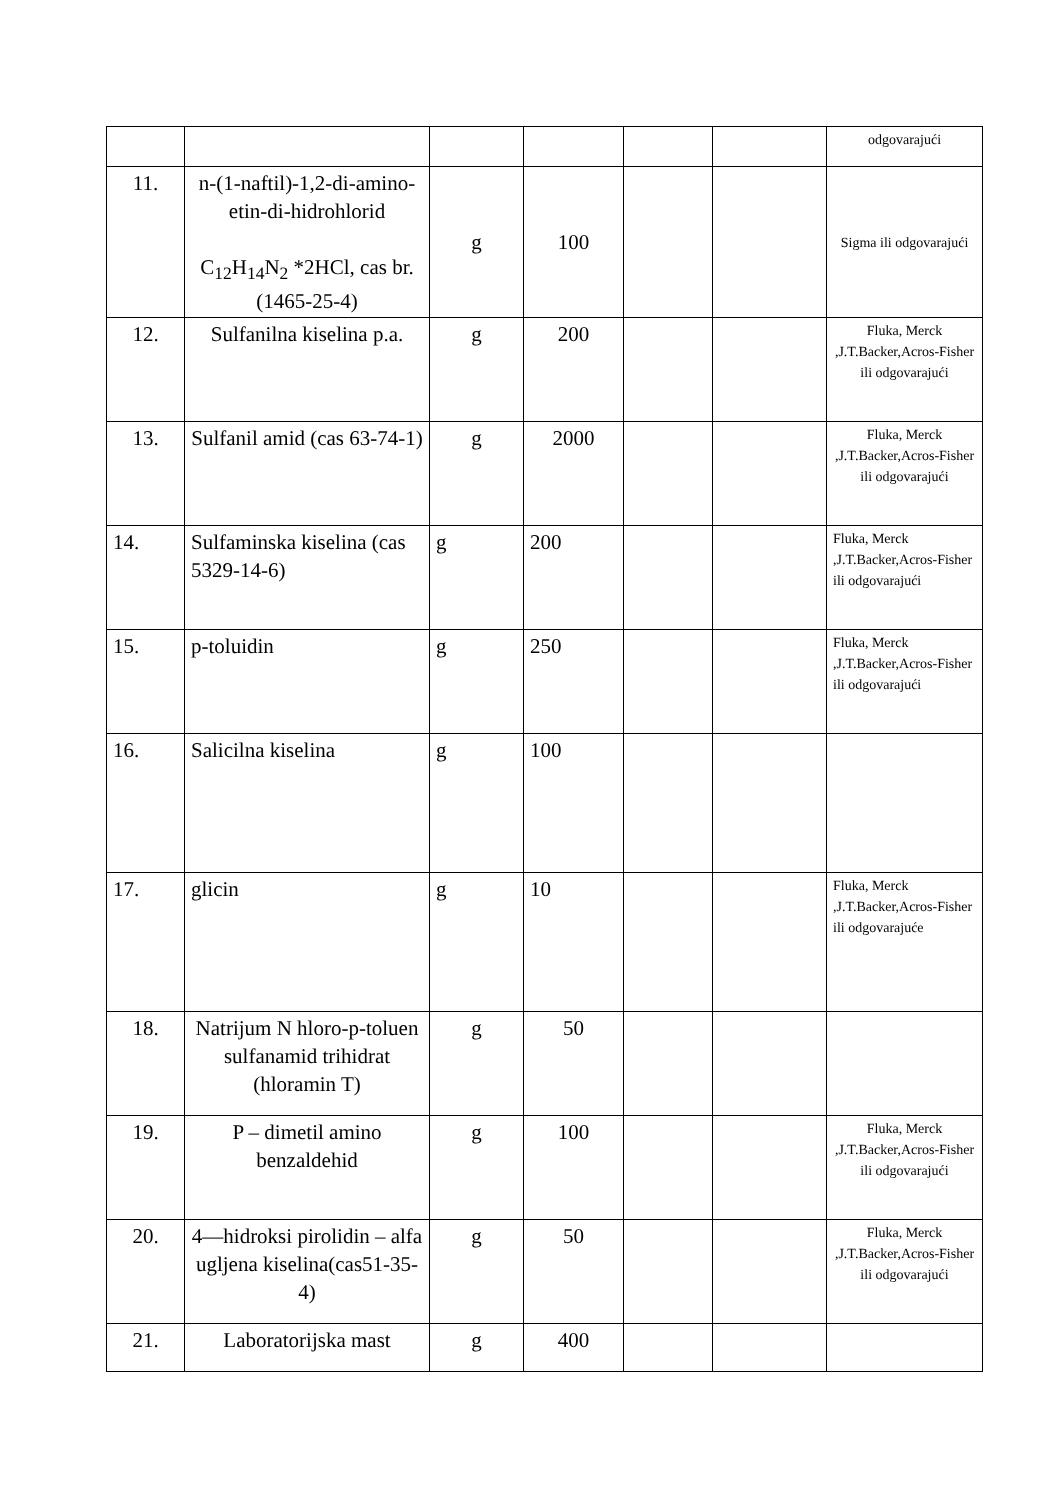| | | | | | | odgovarajući |
| 11. | n-(1-naftil)-1,2-di-amino-etin-di-hidrohlorid C<sub>12</sub>H<sub>14</sub>N<sub>2</sub> *2HCl, cas br. (1465-25-4) | g | 100 | | | Sigma ili odgovarajući |
| 12. | Sulfanilna kiselina p.a. | g | 200 | | | Fluka, Merck ,J.T.Backer,Acros-Fisher ili odgovarajući |
| 13. | Sulfanil amid (cas 63-74-1) | g | 2000 | | | Fluka, Merck ,J.T.Backer,Acros-Fisher ili odgovarajući |
| 14. | Sulfaminska kiselina (cas 5329-14-6) | g | 200 | | | Fluka, Merck ,J.T.Backer,Acros-Fisher ili odgovarajući |
| 15. | p-toluidin | g | 250 | | | Fluka, Merck ,J.T.Backer,Acros-Fisher ili odgovarajući |
| 16. | Salicilna kiselina | g | 100 | | | |
| 17. | glicin | g | 10 | | | Fluka, Merck ,J.T.Backer,Acros-Fisher ili odgovarajuće |
| 18. | Natrijum N hloro-p-toluen sulfanamid trihidrat (hloramin T) | g | 50 | | | |
| 19. | P – dimetil amino benzaldehid | g | 100 | | | Fluka, Merck ,J.T.Backer,Acros-Fisher ili odgovarajući |
| 20. | 4—hidroksi pirolidin – alfa ugljena kiselina(cas51-35-4) | g | 50 | | | Fluka, Merck ,J.T.Backer,Acros-Fisher ili odgovarajući |
| 21. | Laboratorijska mast | g | 400 | | | |